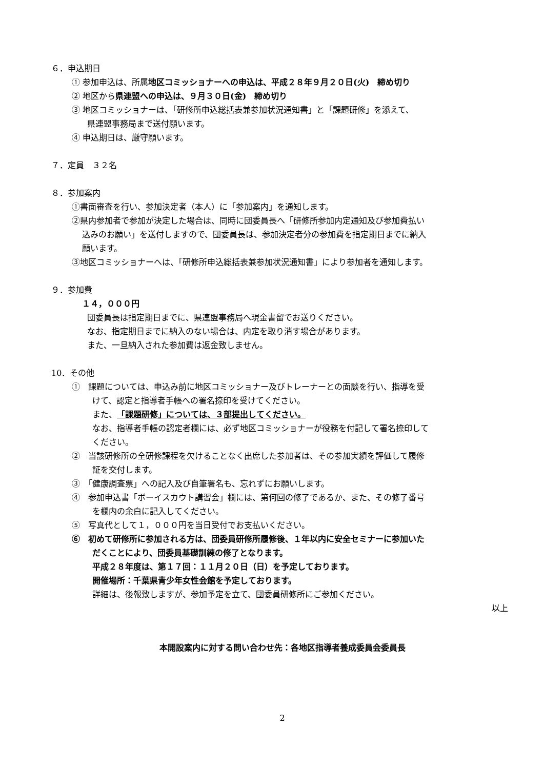６．申込期日
① 参加申込は、所属地区コミッショナーへの申込は、平成２８年９月２０日(火)　締め切り
② 地区から県連盟への申込は、９月３０日(金)　締め切り
③ 地区コミッショナーは、「研修所申込総括表兼参加状況通知書」と「課題研修」を添えて、
県連盟事務局まで送付願います。
④ 申込期日は、厳守願います。
７．定員　３２名
８．参加案内
①書面審査を行い、参加決定者（本人）に「参加案内」を通知します。
②県内参加者で参加が決定した場合は、同時に団委員長へ「研修所参加内定通知及び参加費払い
込みのお願い」を送付しますので、団委員長は、参加決定者分の参加費を指定期日までに納入
願います。
③地区コミッショナーへは、「研修所申込総括表兼参加状況通知書」により参加者を通知します。
９．参加費
１４，０００円
団委員長は指定期日までに、県連盟事務局へ現金書留でお送りください。
なお、指定期日までに納入のない場合は、内定を取り消す場合があります。
また、一旦納入された参加費は返金致しません。
10．その他
①　課題については、申込み前に地区コミッショナー及びトレーナーとの面談を行い、指導を受
けて、認定と指導者手帳への署名捺印を受けてください。
また、「課題研修」については、３部提出してください。
なお、指導者手帳の認定者欄には、必ず地区コミッショナーが役務を付記して署名捺印して
ください。
②　当該研修所の全研修課程を欠けることなく出席した参加者は、その参加実績を評価して履修
証を交付します。
③　「健康調査票」への記入及び自筆署名も、忘れずにお願いします。
④　参加申込書「ボーイスカウト講習会」欄には、第何回の修了であるか、また、その修了番号
を欄内の余白に記入してください。
⑤　写真代として１，０００円を当日受付でお支払いください。
⑥　初めて研修所に参加される方は、団委員研修所履修後、１年以内に安全セミナーに参加いた
だくことにより、団委員基礎訓練の修了となります。
平成２８年度は、第１７回：１１月２０日（日）を予定しております。
開催場所：千葉県青少年女性会館を予定しております。
詳細は、後報致しますが、参加予定を立て、団委員研修所にご参加ください。
以上
本開設案内に対する問い合わせ先：各地区指導者養成委員会委員長
2